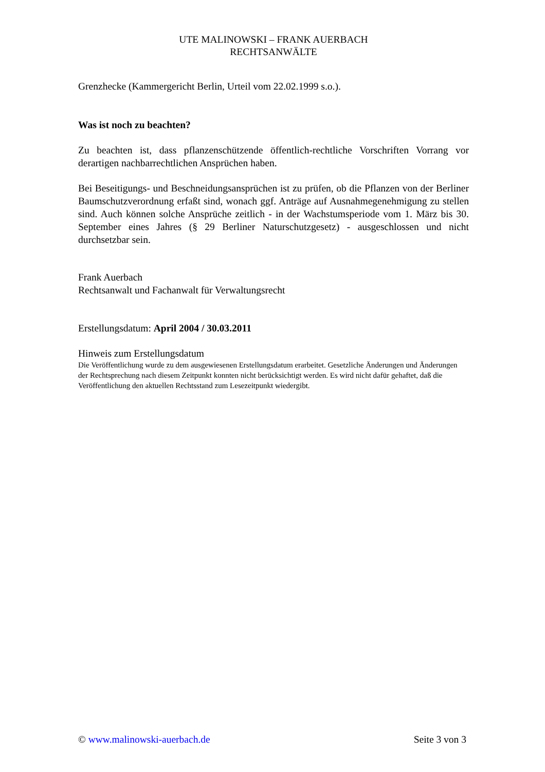UTE MALINOWSKI – FRANK AUERBACH
RECHTSANWÄLTE
Grenzhecke (Kammergericht Berlin, Urteil vom 22.02.1999 s.o.).
Was ist noch zu beachten?
Zu beachten ist, dass pflanzenschützende öffentlich-rechtliche Vorschriften Vorrang vor derartigen nachbarrechtlichen Ansprüchen haben.
Bei Beseitigungs- und Beschneidungsansprüchen ist zu prüfen, ob die Pflanzen von der Berliner Baumschutzverordnung erfaßt sind, wonach ggf. Anträge auf Ausnahmegenehmigung zu stellen sind. Auch können solche Ansprüche zeitlich - in der Wachstumsperiode vom 1. März bis 30. September eines Jahres (§ 29 Berliner Naturschutzgesetz) - ausgeschlossen und nicht durchsetzbar sein.
Frank Auerbach
Rechtsanwalt und Fachanwalt für Verwaltungsrecht
Erstellungsdatum: April 2004 / 30.03.2011
Hinweis zum Erstellungsdatum
Die Veröffentlichung wurde zu dem ausgewiesenen Erstellungsdatum erarbeitet. Gesetzliche Änderungen und Änderungen der Rechtsprechung nach diesem Zeitpunkt konnten nicht berücksichtigt werden. Es wird nicht dafür gehaftet, daß die Veröffentlichung den aktuellen Rechtsstand zum Lesezeitpunkt wiedergibt.
© www.malinowski-auerbach.de Seite 3 von 3